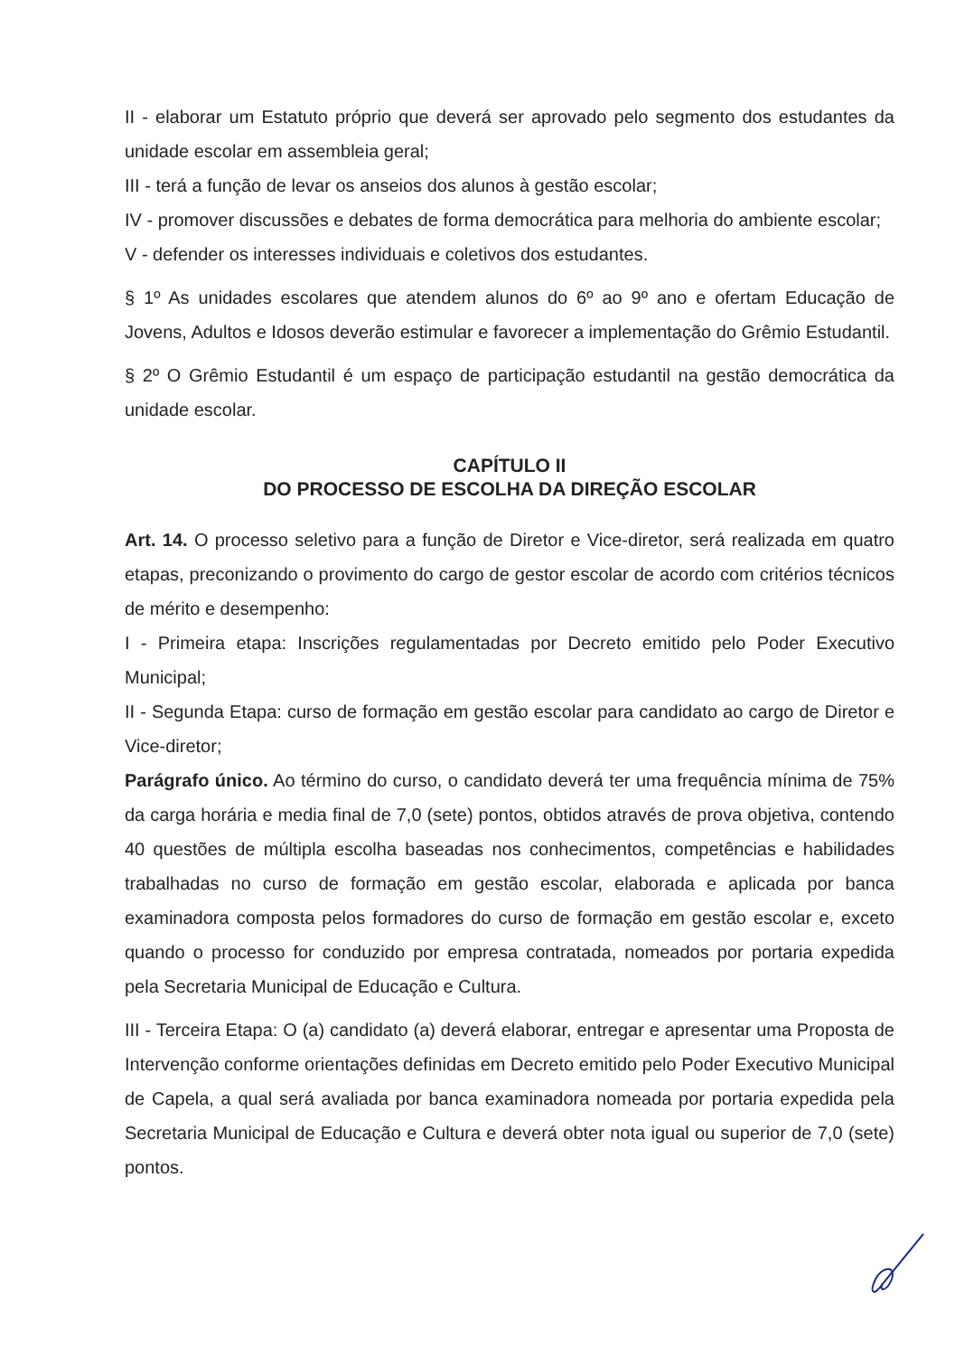II - elaborar um Estatuto próprio que deverá ser aprovado pelo segmento dos estudantes da unidade escolar em assembleia geral;
III - terá a função de levar os anseios dos alunos à gestão escolar;
IV - promover discussões e debates de forma democrática para melhoria do ambiente escolar;
V - defender os interesses individuais e coletivos dos estudantes.
§ 1º As unidades escolares que atendem alunos do 6º ao 9º ano e ofertam Educação de Jovens, Adultos e Idosos deverão estimular e favorecer a implementação do Grêmio Estudantil.
§ 2º O Grêmio Estudantil é um espaço de participação estudantil na gestão democrática da unidade escolar.
CAPÍTULO II
DO PROCESSO DE ESCOLHA DA DIREÇÃO ESCOLAR
Art. 14. O processo seletivo para a função de Diretor e Vice-diretor, será realizada em quatro etapas, preconizando o provimento do cargo de gestor escolar de acordo com critérios técnicos de mérito e desempenho:
I - Primeira etapa: Inscrições regulamentadas por Decreto emitido pelo Poder Executivo Municipal;
II - Segunda Etapa: curso de formação em gestão escolar para candidato ao cargo de Diretor e Vice-diretor;
Parágrafo único. Ao término do curso, o candidato deverá ter uma frequência mínima de 75% da carga horária e media final de 7,0 (sete) pontos, obtidos através de prova objetiva, contendo 40 questões de múltipla escolha baseadas nos conhecimentos, competências e habilidades trabalhadas no curso de formação em gestão escolar, elaborada e aplicada por banca examinadora composta pelos formadores do curso de formação em gestão escolar e, exceto quando o processo for conduzido por empresa contratada, nomeados por portaria expedida pela Secretaria Municipal de Educação e Cultura.
III - Terceira Etapa: O (a) candidato (a) deverá elaborar, entregar e apresentar uma Proposta de Intervenção conforme orientações definidas em Decreto emitido pelo Poder Executivo Municipal de Capela, a qual será avaliada por banca examinadora nomeada por portaria expedida pela Secretaria Municipal de Educação e Cultura e deverá obter nota igual ou superior de 7,0 (sete) pontos.